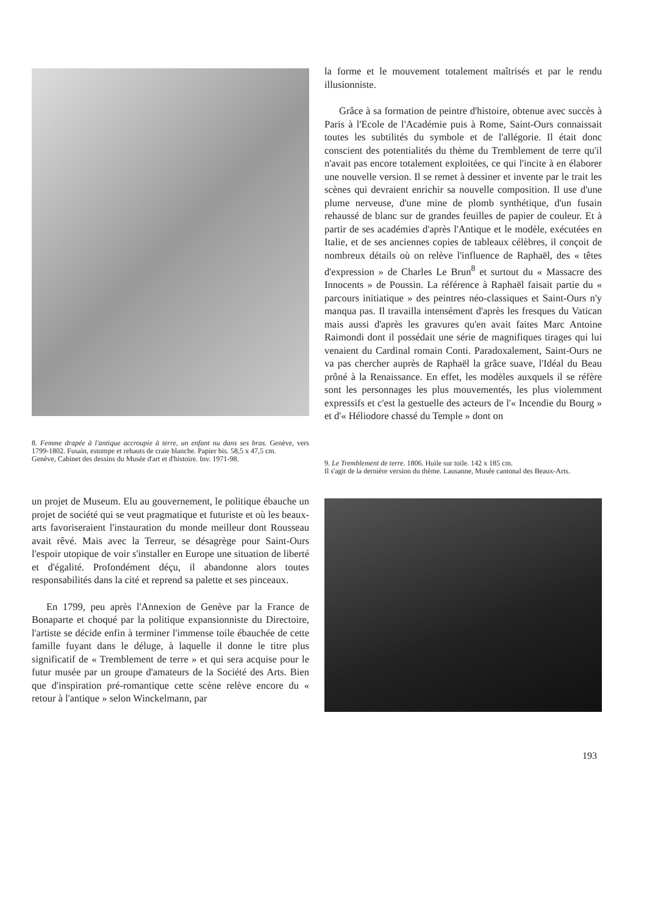8. Femme drapée à l'antique accroupie à terre, un enfant nu dans ses bras. Genève, vers 1799-1802. Fusain, estompe et rehauts de craie blanche. Papier bis. 58,5 x 47,5 cm.
Genève, Cabinet des dessins du Musée d'art et d'histoire. Inv. 1971-98.
un projet de Museum. Elu au gouvernement, le politique ébauche un projet de société qui se veut pragmatique et futuriste et où les beaux-arts favoriseraient l'instauration du monde meilleur dont Rousseau avait rêvé. Mais avec la Terreur, se désagrège pour Saint-Ours l'espoir utopique de voir s'installer en Europe une situation de liberté et d'égalité. Profondément déçu, il abandonne alors toutes responsabilités dans la cité et reprend sa palette et ses pinceaux.
En 1799, peu après l'Annexion de Genève par la France de Bonaparte et choqué par la politique expansionniste du Directoire, l'artiste se décide enfin à terminer l'immense toile ébauchée de cette famille fuyant dans le déluge, à laquelle il donne le titre plus significatif de « Tremblement de terre » et qui sera acquise pour le futur musée par un groupe d'amateurs de la Société des Arts. Bien que d'inspiration pré-romantique cette scène relève encore du « retour à l'antique » selon Winckelmann, par
la forme et le mouvement totalement maîtrisés et par le rendu illusionniste.
Grâce à sa formation de peintre d'histoire, obtenue avec succès à Paris à l'Ecole de l'Académie puis à Rome, Saint-Ours connaissait toutes les subtilités du symbole et de l'allégorie. Il était donc conscient des potentialités du thème du Tremblement de terre qu'il n'avait pas encore totalement exploitées, ce qui l'incite à en élaborer une nouvelle version. Il se remet à dessiner et invente par le trait les scènes qui devraient enrichir sa nouvelle composition. Il use d'une plume nerveuse, d'une mine de plomb synthétique, d'un fusain rehaussé de blanc sur de grandes feuilles de papier de couleur. Et à partir de ses académies d'après l'Antique et le modèle, exécutées en Italie, et de ses anciennes copies de tableaux célèbres, il conçoit de nombreux détails où on relève l'influence de Raphaël, des « têtes d'expression » de Charles Le Brun<sup>8</sup> et surtout du « Massacre des Innocents » de Poussin. La référence à Raphaël faisait partie du « parcours initiatique » des peintres néo-classiques et Saint-Ours n'y manqua pas. Il travailla intensément d'après les fresques du Vatican mais aussi d'après les gravures qu'en avait faites Marc Antoine Raimondi dont il possédait une série de magnifiques tirages qui lui venaient du Cardinal romain Conti. Paradoxalement, Saint-Ours ne va pas chercher auprès de Raphaël la grâce suave, l'Idéal du Beau prôné à la Renaissance. En effet, les modèles auxquels il se réfère sont les personnages les plus mouvementés, les plus violemment expressifs et c'est la gestuelle des acteurs de l'« Incendie du Bourg » et d'« Héliodore chassé du Temple » dont on
9. Le Tremblement de terre. 1806. Huile sur toile. 142 x 185 cm.
Il s'agit de la dernière version du thème. Lausanne, Musée cantonal des Beaux-Arts.
193